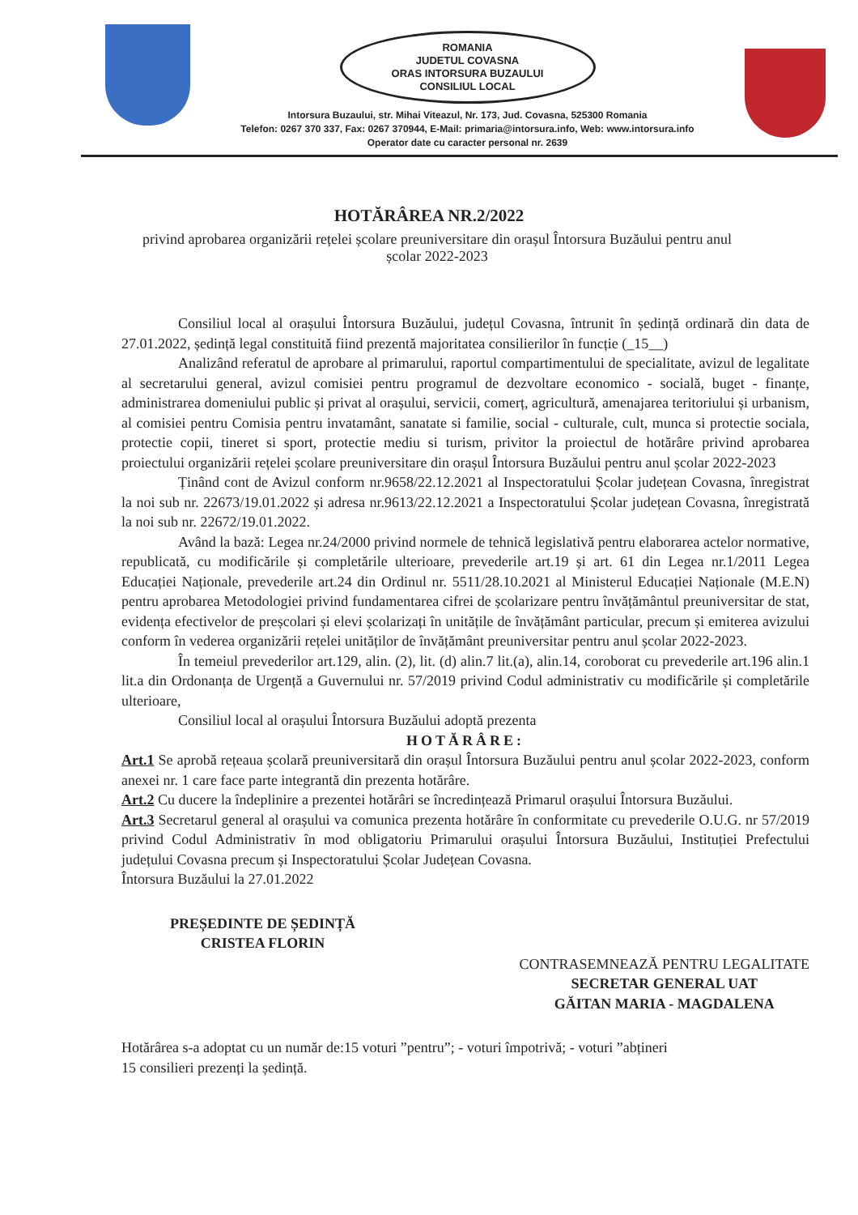ROMANIA
JUDETUL COVASNA
ORAS INTORSURA BUZAULUI
CONSILIUL LOCAL
Intorsura Buzaului, str. Mihai Viteazul, Nr. 173, Jud. Covasna, 525300 Romania
Telefon: 0267 370 337, Fax: 0267 370944, E-Mail: primaria@intorsura.info, Web: www.intorsura.info
Operator date cu caracter personal nr. 2639
HOTĂRÂREA NR.2/2022
privind aprobarea organizării rețelei școlare preuniversitare din orașul Întorsura Buzăului pentru anul școlar 2022-2023
Consiliul local al orașului Întorsura Buzăului, județul Covasna, întrunit în ședință ordinară din data de 27.01.2022, ședință legal constituită fiind prezentă majoritatea consilierilor în funcție (_15__)
Analizând referatul de aprobare al primarului, raportul compartimentului de specialitate, avizul de legalitate al secretarului general, avizul comisiei pentru programul de dezvoltare economico - socială, buget - finanțe, administrarea domeniului public și privat al orașului, servicii, comerț, agricultură, amenajarea teritoriului și urbanism, al comisiei pentru Comisia pentru invatamânt, sanatate si familie, social - culturale, cult, munca si protectie sociala, protectie copii, tineret si sport, protectie mediu si turism, privitor la proiectul de hotărâre privind aprobarea proiectului organizării rețelei școlare preuniversitare din orașul Întorsura Buzăului pentru anul școlar 2022-2023
Ținând cont de Avizul conform nr.9658/22.12.2021 al Inspectoratului Școlar județean Covasna, înregistrat la noi sub nr. 22673/19.01.2022 și adresa nr.9613/22.12.2021 a Inspectoratului Școlar județean Covasna, înregistrată la noi sub nr. 22672/19.01.2022.
Având la bază: Legea nr.24/2000 privind normele de tehnică legislativă pentru elaborarea actelor normative, republicată, cu modificările și completările ulterioare, prevederile art.19 și art. 61 din Legea nr.1/2011 Legea Educației Naționale, prevederile art.24 din Ordinul nr. 5511/28.10.2021 al Ministerul Educației Naționale (M.E.N) pentru aprobarea Metodologiei privind fundamentarea cifrei de școlarizare pentru învățământul preuniversitar de stat, evidența efectivelor de preșcolari și elevi școlarizați în unitățile de învățământ particular, precum și emiterea avizului conform în vederea organizării rețelei unităților de învățământ preuniversitar pentru anul școlar 2022-2023.
În temeiul prevederilor art.129, alin. (2), lit. (d) alin.7 lit.(a), alin.14, coroborat cu prevederile art.196 alin.1 lit.a din Ordonanța de Urgență a Guvernului nr. 57/2019 privind Codul administrativ cu modificările și completările ulterioare,
Consiliul local al orașului Întorsura Buzăului adoptă prezenta
HOTĂRÂRE:
Art.1 Se aprobă rețeaua școlară preuniversitară din orașul Întorsura Buzăului pentru anul școlar 2022-2023, conform anexei nr. 1 care face parte integrantă din prezenta hotărâre.
Art.2 Cu ducere la îndeplinire a prezentei hotărâri se încredințează Primarul orașului Întorsura Buzăului.
Art.3 Secretarul general al orașului va comunica prezenta hotărâre în conformitate cu prevederile O.U.G. nr 57/2019 privind Codul Administrativ în mod obligatoriu Primarului orașului Întorsura Buzăului, Instituției Prefectului județului Covasna precum și Inspectoratului Școlar Județean Covasna.
Întorsura Buzăului la 27.01.2022
PREȘEDINTE DE ȘEDINȚĂ
CRISTEA FLORIN
CONTRASEMNEAZĂ PENTRU LEGALITATE
SECRETAR GENERAL UAT
GĂITAN MARIA - MAGDALENA
Hotărârea s-a adoptat cu un număr de:15 voturi ”pentru”; - voturi împotrivă; - voturi ”abțineri
15 consilieri prezenți la ședință.